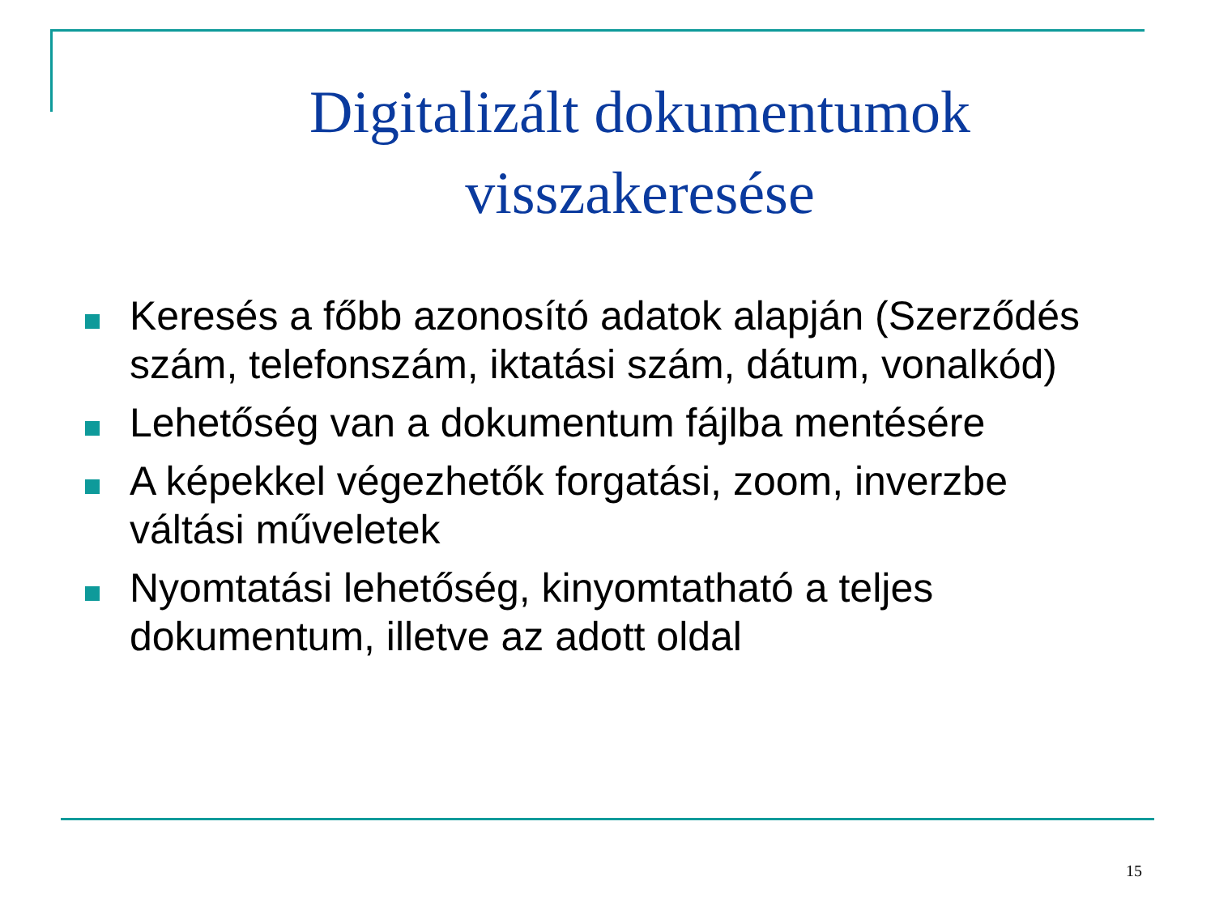Digitalizált dokumentumok
visszakeresése
Keresés a főbb azonosító adatok alapján (Szerződés szám, telefonszám, iktatási szám, dátum, vonalkód)
Lehetőség van a dokumentum fájlba mentésére
A képekkel végezhetők forgatási, zoom, inverzbe váltási műveletek
Nyomtatási lehetőség, kinyomtatható a teljes dokumentum, illetve az adott oldal
15